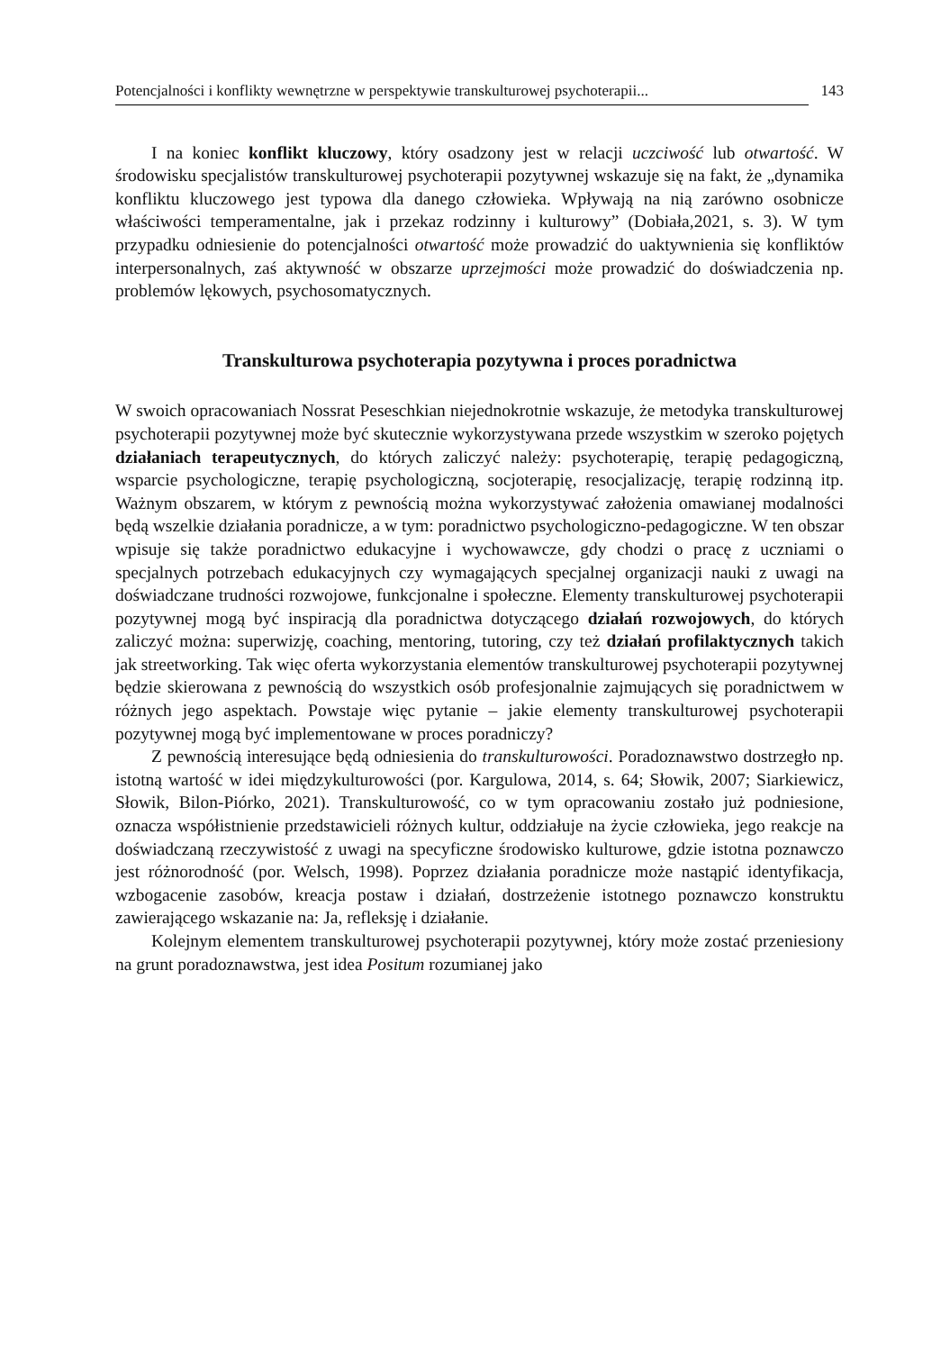Potencjalności i konflikty wewnętrzne w perspektywie transkulturowej psychoterapii... 143
I na koniec konflikt kluczowy, który osadzony jest w relacji uczciwość lub otwartość. W środowisku specjalistów transkulturowej psychoterapii pozytywnej wskazuje się na fakt, że „dynamika konfliktu kluczowego jest typowa dla danego człowieka. Wpływają na nią zarówno osobnicze właściwości temperamentalne, jak i przekaz rodzinny i kulturowy” (Dobiała,2021, s. 3). W tym przypadku odniesienie do potencjalności otwartość może prowadzić do uaktywnienia się konfliktów interpersonalnych, zaś aktywność w obszarze uprzejmości może prowadzić do doświadczenia np. problemów lękowych, psychosomatycznych.
Transkulturowa psychoterapia pozytywna i proces poradnictwa
W swoich opracowaniach Nossrat Peseschkian niejednokrotnie wskazuje, że metodyka transkulturowej psychoterapii pozytywnej może być skutecznie wykorzystywana przede wszystkim w szeroko pojętych działaniach terapeutycznych, do których zaliczyć należy: psychoterapię, terapię pedagogiczną, wsparcie psychologiczne, terapię psychologiczną, socjoterapię, resocjalizację, terapię rodzinną itp. Ważnym obszarem, w którym z pewnością można wykorzystywać założenia omawianej modalności będą wszelkie działania poradnicze, a w tym: poradnictwo psychologiczno-pedagogiczne. W ten obszar wpisuje się także poradnictwo edukacyjne i wychowawcze, gdy chodzi o pracę z uczniami o specjalnych potrzebach edukacyjnych czy wymagających specjalnej organizacji nauki z uwagi na doświadczane trudności rozwojowe, funkcjonalne i społeczne. Elementy transkulturowej psychoterapii pozytywnej mogą być inspiracją dla poradnictwa dotyczącego działań rozwojowych, do których zaliczyć można: superwizję, coaching, mentoring, tutoring, czy też działań profilaktycznych takich jak streetworking. Tak więc oferta wykorzystania elementów transkulturowej psychoterapii pozytywnej będzie skierowana z pewnością do wszystkich osób profesjonalnie zajmujących się poradnictwem w różnych jego aspektach. Powstaje więc pytanie – jakie elementy transkulturowej psychoterapii pozytywnej mogą być implementowane w proces poradniczy?
Z pewnością interesujące będą odniesienia do transkulturowości. Poradoznawstwo dostrzegło np. istotną wartość w idei międzykulturowości (por. Kargulowa, 2014, s. 64; Słowik, 2007; Siarkiewicz, Słowik, Bilon-Piórko, 2021). Transkulturowość, co w tym opracowaniu zostało już podniesione, oznacza współistnienie przedstawicieli różnych kultur, oddziałuje na życie człowieka, jego reakcje na doświadczaną rzeczywistość z uwagi na specyficzne środowisko kulturowe, gdzie istotna poznawczo jest różnorodność (por. Welsch, 1998). Poprzez działania poradnicze może nastąpić identyfikacja, wzbogacenie zasobów, kreacja postaw i działań, dostrzeżenie istotnego poznawczo konstruktu zawierającego wskazanie na: Ja, refleksję i działanie.
Kolejnym elementem transkulturowej psychoterapii pozytywnej, który może zostać przeniesiony na grunt poradoznawstwa, jest idea Positum rozumianej jako